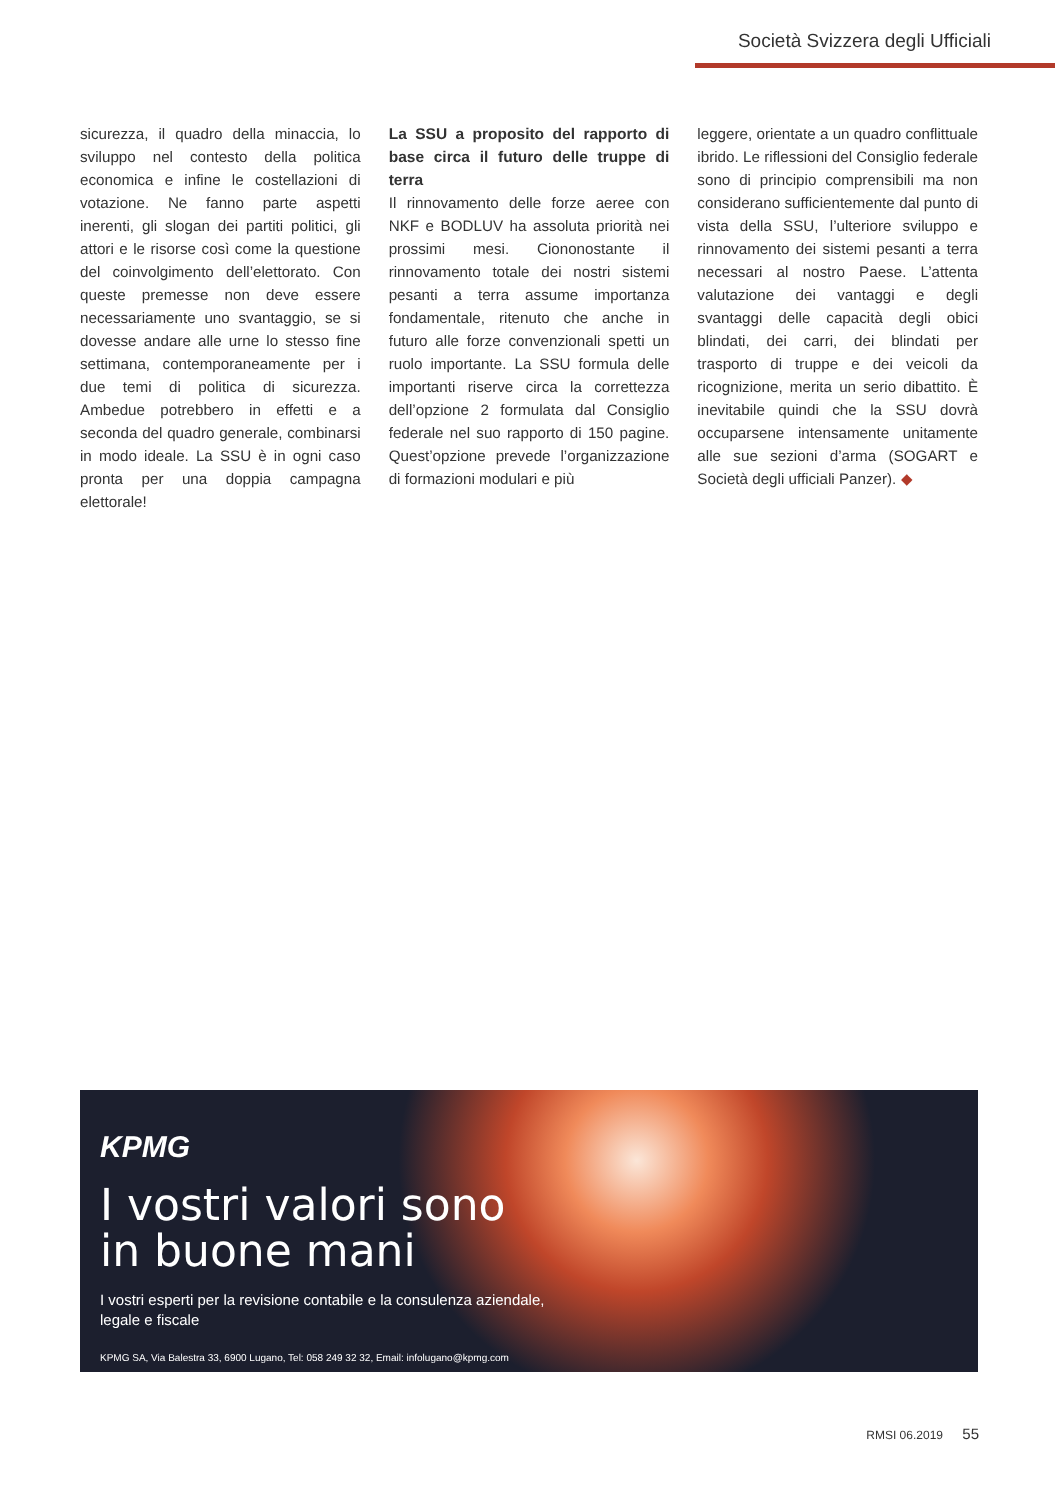Società Svizzera degli Ufficiali
sicurezza, il quadro della minaccia, lo sviluppo nel contesto della politica economica e infine le costellazioni di votazione. Ne fanno parte aspetti inerenti, gli slogan dei partiti politici, gli attori e le risorse così come la questione del coinvolgimento dell’elettorato. Con queste premesse non deve essere necessariamente uno svantaggio, se si dovesse andare alle urne lo stesso fine settimana, contemporaneamente per i due temi di politica di sicurezza. Ambedue potrebbero in effetti e a seconda del quadro generale, combinarsi in modo ideale. La SSU è in ogni caso pronta per una doppia campagna elettorale!
La SSU a proposito del rapporto di base circa il futuro delle truppe di terra
Il rinnovamento delle forze aeree con NKF e BODLUV ha assoluta priorità nei prossimi mesi. Ciononostante il rinnovamento totale dei nostri sistemi pesanti a terra assume importanza fondamentale, ritenuto che anche in futuro alle forze convenzionali spetti un ruolo importante. La SSU formula delle importanti riserve circa la correttezza dell’opzione 2 formulata dal Consiglio federale nel suo rapporto di 150 pagine. Quest’opzione prevede l’organizzazione di formazioni modulari e più
leggere, orientate a un quadro conflittuale ibrido. Le riflessioni del Consiglio federale sono di principio comprensibili ma non considerano sufficientemente dal punto di vista della SSU, l’ulteriore sviluppo e rinnovamento dei sistemi pesanti a terra necessari al nostro Paese. L’attenta valutazione dei vantaggi e degli svantaggi delle capacità degli obici blindati, dei carri, dei blindati per trasporto di truppe e dei veicoli da ricognizione, merita un serio dibattito. È inevitabile quindi che la SSU dovrà occuparsene intensamente unitamente alle sue sezioni d’arma (SOGART e Società degli ufficiali Panzer). ◆
KPMG
I vostri valori sono
in buone mani
I vostri esperti per la revisione contabile e la consulenza aziendale,
legale e fiscale
KPMG SA, Via Balestra 33, 6900 Lugano, Tel: 058 249 32 32, Email: infolugano@kpmg.com
RMSI 06.2019 55